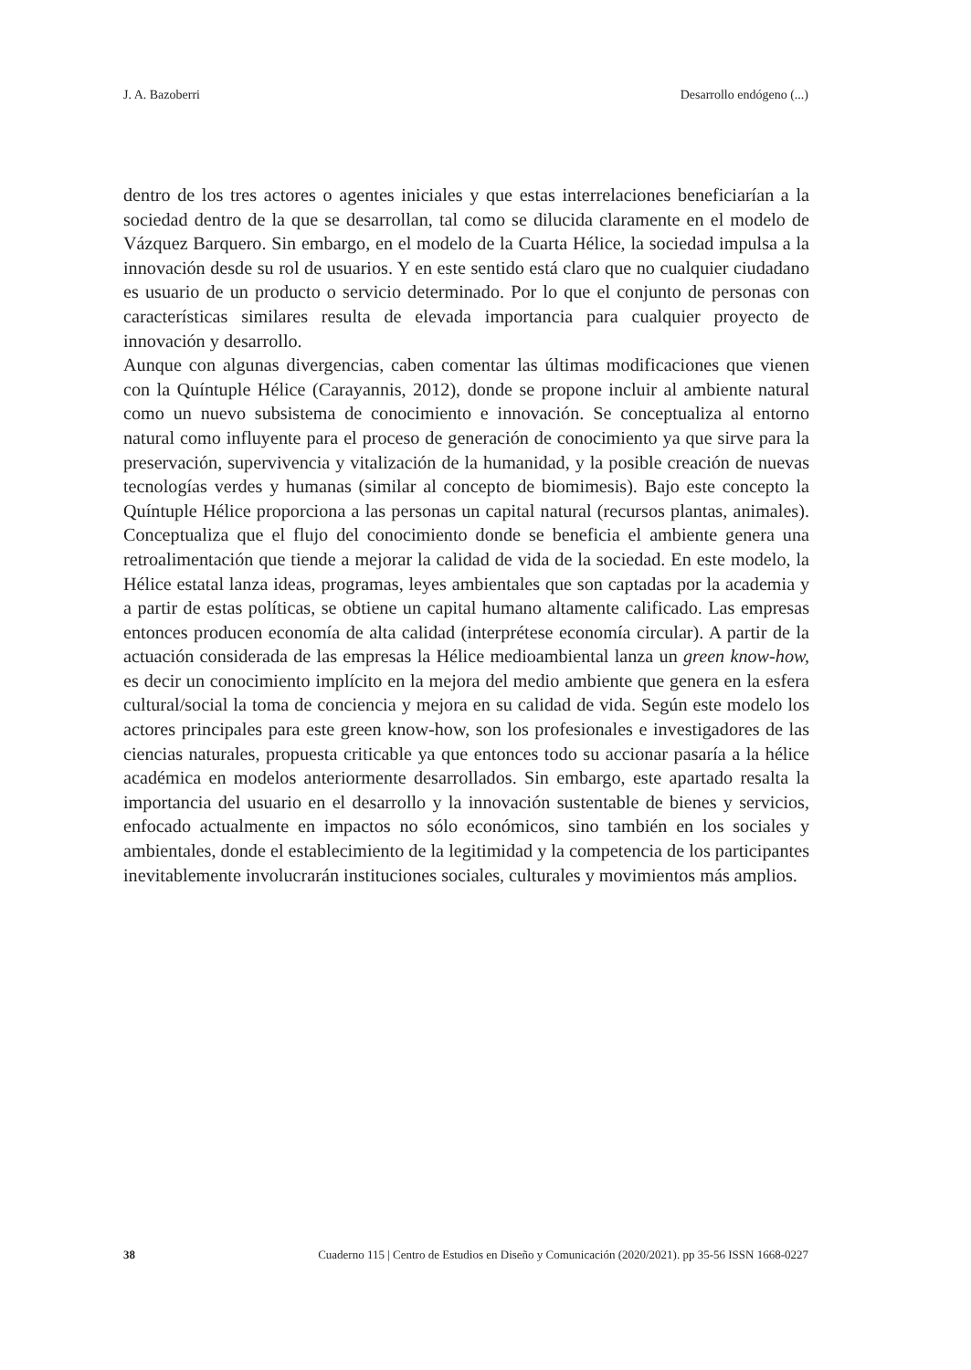J. A. Bazoberri Desarrollo endógeno (...)
dentro de los tres actores o agentes iniciales y que estas interrelaciones beneficiarían a la sociedad dentro de la que se desarrollan, tal como se dilucida claramente en el modelo de Vázquez Barquero. Sin embargo, en el modelo de la Cuarta Hélice, la sociedad impulsa a la innovación desde su rol de usuarios. Y en este sentido está claro que no cualquier ciudadano es usuario de un producto o servicio determinado. Por lo que el conjunto de personas con características similares resulta de elevada importancia para cualquier proyecto de innovación y desarrollo.
Aunque con algunas divergencias, caben comentar las últimas modificaciones que vienen con la Quíntuple Hélice (Carayannis, 2012), donde se propone incluir al ambiente natural como un nuevo subsistema de conocimiento e innovación. Se conceptualiza al entorno natural como influyente para el proceso de generación de conocimiento ya que sirve para la preservación, supervivencia y vitalización de la humanidad, y la posible creación de nuevas tecnologías verdes y humanas (similar al concepto de biomimesis). Bajo este concepto la Quíntuple Hélice proporciona a las personas un capital natural (recursos plantas, animales). Conceptualiza que el flujo del conocimiento donde se beneficia el ambiente genera una retroalimentación que tiende a mejorar la calidad de vida de la sociedad. En este modelo, la Hélice estatal lanza ideas, programas, leyes ambientales que son captadas por la academia y a partir de estas políticas, se obtiene un capital humano altamente calificado. Las empresas entonces producen economía de alta calidad (interprétese economía circular). A partir de la actuación considerada de las empresas la Hélice medioambiental lanza un green know-how, es decir un conocimiento implícito en la mejora del medio ambiente que genera en la esfera cultural/social la toma de conciencia y mejora en su calidad de vida. Según este modelo los actores principales para este green know-how, son los profesionales e investigadores de las ciencias naturales, propuesta criticable ya que entonces todo su accionar pasaría a la hélice académica en modelos anteriormente desarrollados. Sin embargo, este apartado resalta la importancia del usuario en el desarrollo y la innovación sustentable de bienes y servicios, enfocado actualmente en impactos no sólo económicos, sino también en los sociales y ambientales, donde el establecimiento de la legitimidad y la competencia de los participantes inevitablemente involucrarán instituciones sociales, culturales y movimientos más amplios.
38 Cuaderno 115 | Centro de Estudios en Diseño y Comunicación (2020/2021). pp 35-56 ISSN 1668-0227